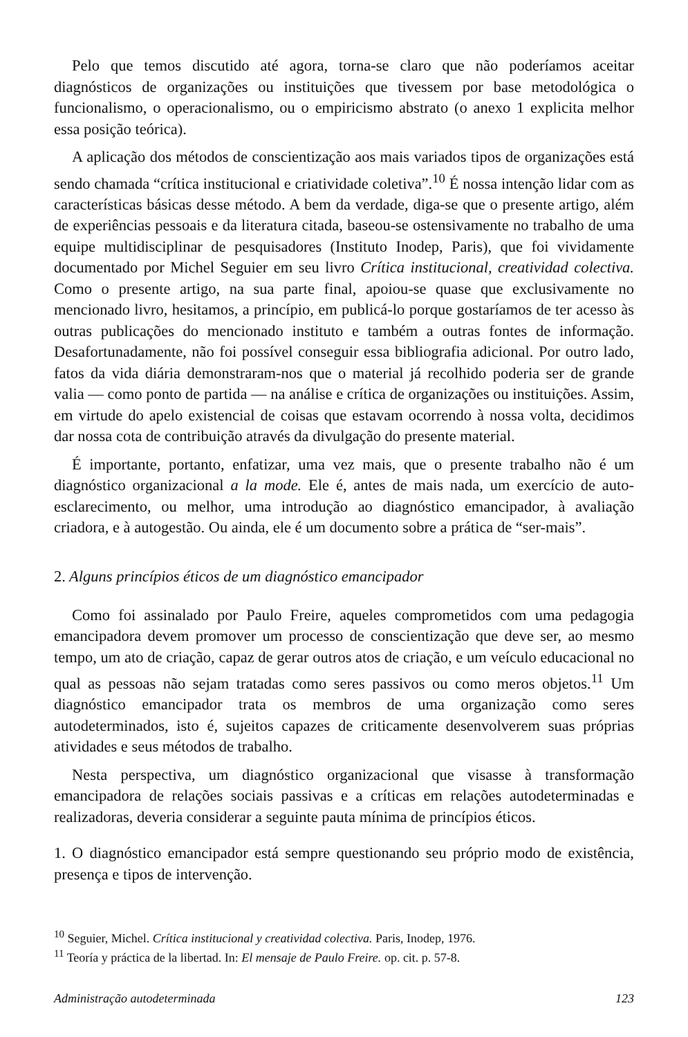Pelo que temos discutido até agora, torna-se claro que não poderíamos aceitar diagnósticos de organizações ou instituições que tivessem por base metodológica o funcionalismo, o operacionalismo, ou o empiricismo abstrato (o anexo 1 explicita melhor essa posição teórica).
A aplicação dos métodos de conscientização aos mais variados tipos de organizações está sendo chamada “crítica institucional e criatividade coletiva”.<sup>10</sup> É nossa intenção lidar com as características básicas desse método. A bem da verdade, diga-se que o presente artigo, além de experiências pessoais e da literatura citada, baseou-se ostensivamente no trabalho de uma equipe multidisciplinar de pesquisadores (Instituto Inodep, Paris), que foi vividamente documentado por Michel Seguier em seu livro Crítica institucional, creatividad colectiva. Como o presente artigo, na sua parte final, apoiou-se quase que exclusivamente no mencionado livro, hesitamos, a princípio, em publicá-lo porque gostaríamos de ter acesso às outras publicações do mencionado instituto e também a outras fontes de informação. Desafortunadamente, não foi possível conseguir essa bibliografia adicional. Por outro lado, fatos da vida diária demonstraram-nos que o material já recolhido poderia ser de grande valia — como ponto de partida — na análise e crítica de organizações ou instituições. Assim, em virtude do apelo existencial de coisas que estavam ocorrendo à nossa volta, decidimos dar nossa cota de contribuição através da divulgação do presente material.
É importante, portanto, enfatizar, uma vez mais, que o presente trabalho não é um diagnóstico organizacional a la mode. Ele é, antes de mais nada, um exercício de auto-esclarecimento, ou melhor, uma introdução ao diagnóstico emancipador, à avaliação criadora, e à autogestão. Ou ainda, ele é um documento sobre a prática de “ser-mais”.
2. Alguns princípios éticos de um diagnóstico emancipador
Como foi assinalado por Paulo Freire, aqueles comprometidos com uma pedagogia emancipadora devem promover um processo de conscientização que deve ser, ao mesmo tempo, um ato de criação, capaz de gerar outros atos de criação, e um veículo educacional no qual as pessoas não sejam tratadas como seres passivos ou como meros objetos.<sup>11</sup> Um diagnóstico emancipador trata os membros de uma organização como seres autodeterminados, isto é, sujeitos capazes de criticamente desenvolverem suas próprias atividades e seus métodos de trabalho.
Nesta perspectiva, um diagnóstico organizacional que visasse à transformação emancipadora de relações sociais passivas e a críticas em relações autodeterminadas e realizadoras, deveria considerar a seguinte pauta mínima de princípios éticos.
1. O diagnóstico emancipador está sempre questionando seu próprio modo de existência, presença e tipos de intervenção.
<sup>10</sup> Seguier, Michel. Crítica institucional y creatividad colectiva. Paris, Inodep, 1976.
<sup>11</sup> Teoría y práctica de la libertad. In: El mensaje de Paulo Freire. op. cit. p. 57-8.
Administração autodeterminada 123